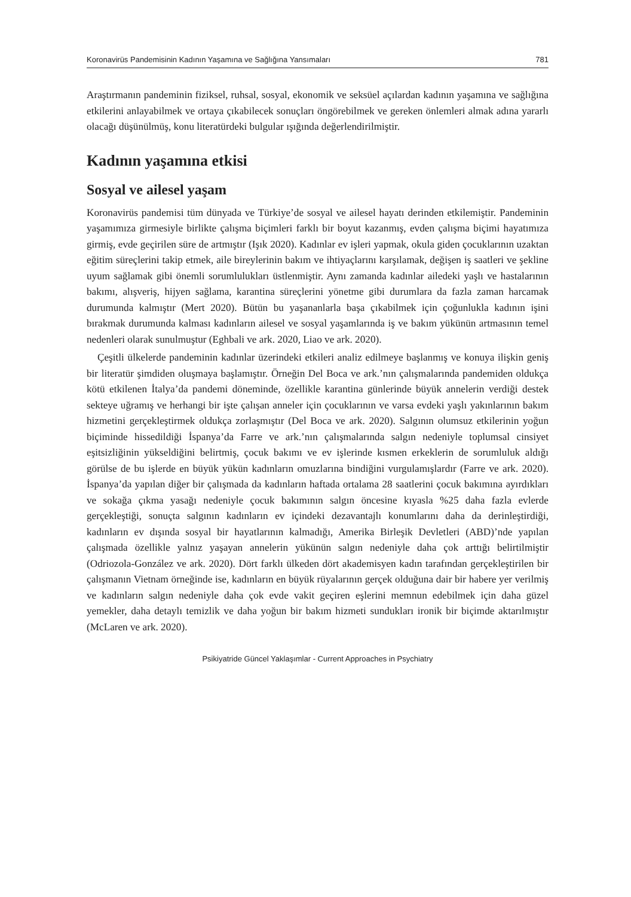Koronavirüs Pandemisinin Kadının Yaşamına ve Sağlığına Yansımaları 781
Araştırmanın pandeminin fiziksel, ruhsal, sosyal, ekonomik ve seksüel açılardan kadının yaşamına ve sağlığına etkilerini anlayabilmek ve ortaya çıkabilecek sonuçları öngörebilmek ve gereken önlemleri almak adına yararlı olacağı düşünülmüş, konu literatürdeki bulgular ışığında değerlendirilmiştir.
Kadının yaşamına etkisi
Sosyal ve ailesel yaşam
Koronavirüs pandemisi tüm dünyada ve Türkiye’de sosyal ve ailesel hayatı derinden etkilemiştir. Pandeminin yaşamımıza girmesiyle birlikte çalışma biçimleri farklı bir boyut kazanmış, evden çalışma biçimi hayatımıza girmiş, evde geçirilen süre de artmıştır (Işık 2020). Kadınlar ev işleri yapmak, okula giden çocuklarının uzaktan eğitim süreçlerini takip etmek, aile bireylerinin bakım ve ihtiyaçlarını karşılamak, değişen iş saatleri ve şekline uyum sağlamak gibi önemli sorumlulukları üstlenmiştir. Aynı zamanda kadınlar ailedeki yaşlı ve hastalarının bakımı, alışveriş, hijyen sağlama, karantina süreçlerini yönetme gibi durumlara da fazla zaman harcamak durumunda kalmıştır (Mert 2020). Bütün bu yaşananlarla başa çıkabilmek için çoğunlukla kadının işini bırakmak durumunda kalması kadınların ailesel ve sosyal yaşamlarında iş ve bakım yükünün artmasının temel nedenleri olarak sunulmuştur (Eghbali ve ark. 2020, Liao ve ark. 2020).
Çeşitli ülkelerde pandeminin kadınlar üzerindeki etkileri analiz edilmeye başlanmış ve konuya ilişkin geniş bir literatür şimdiden oluşmaya başlamıştır. Örneğin Del Boca ve ark.’nın çalışmalarında pandemiden oldukça kötü etkilenen İtalya’da pandemi döneminde, özellikle karantina günlerinde büyük annelerin verdiği destek sekteye uğramış ve herhangi bir işte çalışan anneler için çocuklarının ve varsa evdeki yaşlı yakınlarının bakım hizmetini gerçekleştirmek oldukça zorlaşmıştır (Del Boca ve ark. 2020). Salgının olumsuz etkilerinin yoğun biçiminde hissedildiği İspanya’da Farre ve ark.’nın çalışmalarında salgın nedeniyle toplumsal cinsiyet eşitsizliğinin yükseldiğini belirtmiş, çocuk bakımı ve ev işlerinde kısmen erkeklerin de sorumluluk aldığı görülse de bu işlerde en büyük yükün kadınların omuzlarına bindiğini vurgulamışlardır (Farre ve ark. 2020). İspanya’da yapılan diğer bir çalışmada da kadınların haftada ortalama 28 saatlerini çocuk bakımına ayırdıkları ve sokağa çıkma yasağı nedeniyle çocuk bakımının salgın öncesine kıyasla %25 daha fazla evlerde gerçekleştiği, sonuçta salgının kadınların ev içindeki dezavantajlı konumlarını daha da derinleştirdiği, kadınların ev dışında sosyal bir hayatlarının kalmadığı, Amerika Birleşik Devletleri (ABD)’nde yapılan çalışmada özellikle yalnız yaşayan annelerin yükünün salgın nedeniyle daha çok arttığı belirtilmiştir (Odriozola-González ve ark. 2020). Dört farklı ülkeden dört akademisyen kadın tarafından gerçekleştirilen bir çalışmanın Vietnam örneğinde ise, kadınların en büyük rüyalarının gerçek olduğuna dair bir habere yer verilmiş ve kadınların salgın nedeniyle daha çok evde vakit geçiren eşlerini memnun edebilmek için daha güzel yemekler, daha detaylı temizlik ve daha yoğun bir bakım hizmeti sundukları ironik bir biçimde aktarılmıştır (McLaren ve ark. 2020).
Psikiyatride Güncel Yaklaşımlar - Current Approaches in Psychiatry